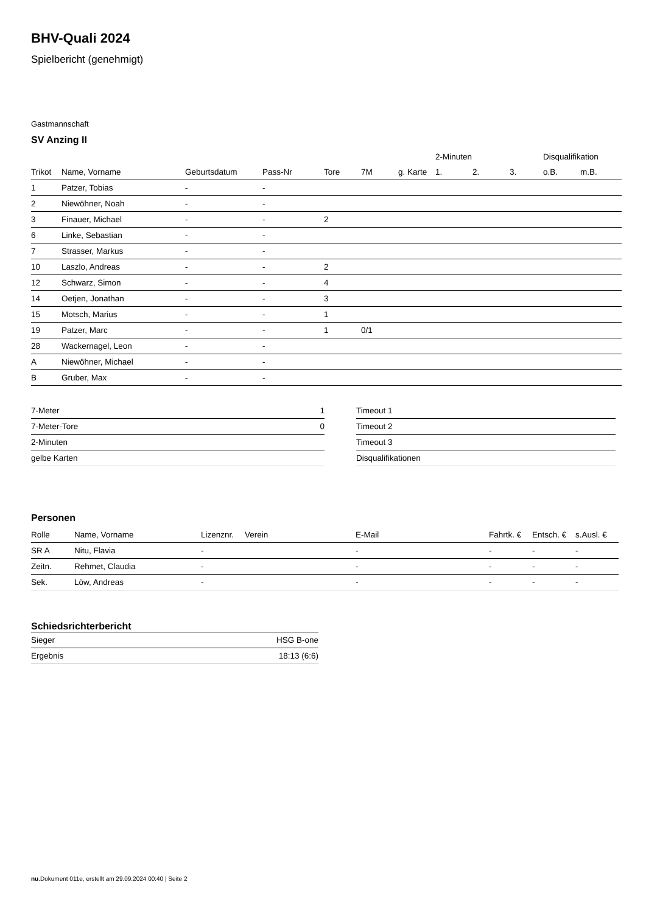BHV-Quali 2024
Spielbericht (genehmigt)
Gastmannschaft
SV Anzing II
| | | | | | | | | 2-Minuten | | | Disqualifikation | |
| --- | --- | --- | --- | --- | --- | --- | --- | --- | --- | --- | --- | --- |
| Trikot | Name, Vorname | Geburtsdatum | Pass-Nr | Tore | 7M | g. Karte | | 1. | 2. | 3. | o.B. | m.B. |
| 1 | Patzer, Tobias | - | - | | | | | | | | | |
| 2 | Niewöhner, Noah | - | - | | | | | | | | | |
| 3 | Finauer, Michael | - | - | 2 | | | | | | | | |
| 6 | Linke, Sebastian | - | - | | | | | | | | | |
| 7 | Strasser, Markus | - | - | | | | | | | | | |
| 10 | Laszlo, Andreas | - | - | 2 | | | | | | | | |
| 12 | Schwarz, Simon | - | - | 4 | | | | | | | | |
| 14 | Oetjen, Jonathan | - | - | 3 | | | | | | | | |
| 15 | Motsch, Marius | - | - | 1 | | | | | | | | |
| 19 | Patzer, Marc | - | - | 1 | 0/1 | | | | | | | |
| 28 | Wackernagel, Leon | - | - | | | | | | | | | |
| A | Niewöhner, Michael | - | - | | | | | | | | | |
| B | Gruber, Max | - | - | | | | | | | | | |
| 7-Meter | 1 |
| 7-Meter-Tore | 0 |
| 2-Minuten | |
| gelbe Karten | |
| Timeout 1 |
| Timeout 2 |
| Timeout 3 |
| Disqualifikationen |
Personen
| Rolle | Name, Vorname | Lizenznr. | Verein | E-Mail | Fahrtk. € | Entsch. € | s.Ausl. € |
| --- | --- | --- | --- | --- | --- | --- | --- |
| SR A | Nitu, Flavia | - | | - | - | - | - |
| Zeitn. | Rehmet, Claudia | - | | - | - | - | - |
| Sek. | Löw, Andreas | - | | - | - | - | - |
Schiedsrichterbericht
| Sieger | HSG B-one |
| Ergebnis | 18:13 (6:6) |
nu.Dokument 011e, erstellt am 29.09.2024 00:40 | Seite 2